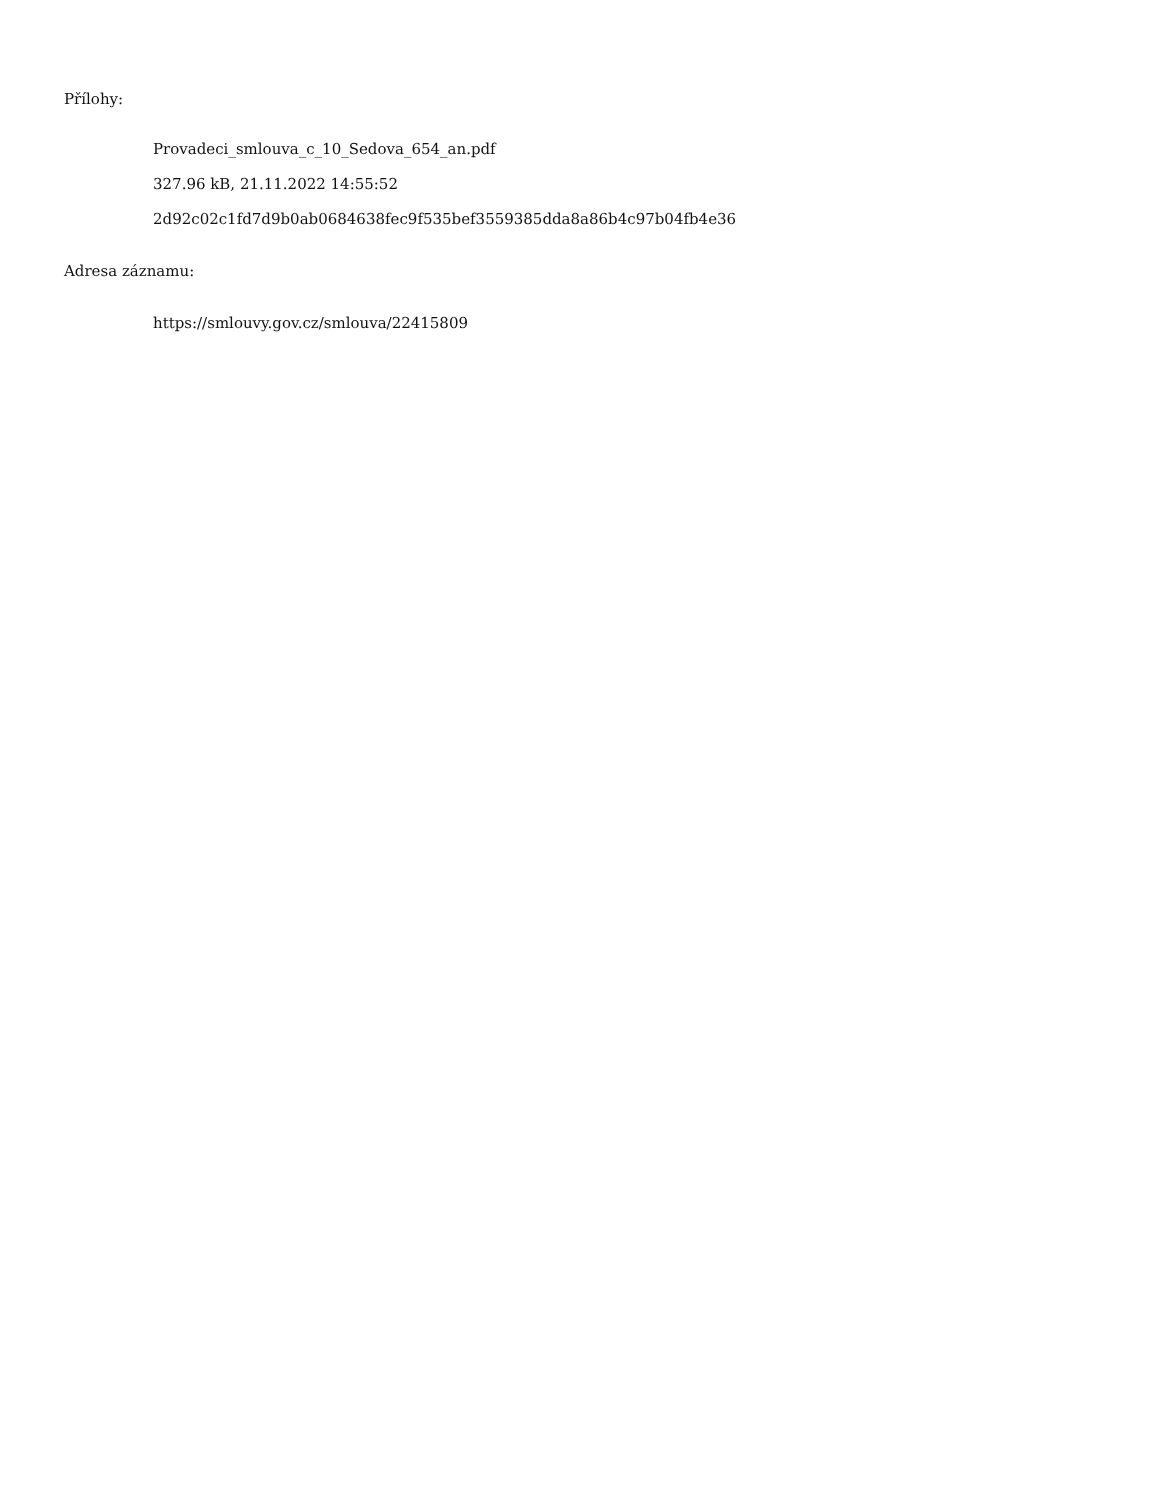Přílohy:
Provadeci_smlouva_c_10_Sedova_654_an.pdf
327.96 kB, 21.11.2022 14:55:52
2d92c02c1fd7d9b0ab0684638fec9f535bef3559385dda8a86b4c97b04fb4e36
Adresa záznamu:
https://smlouvy.gov.cz/smlouva/22415809